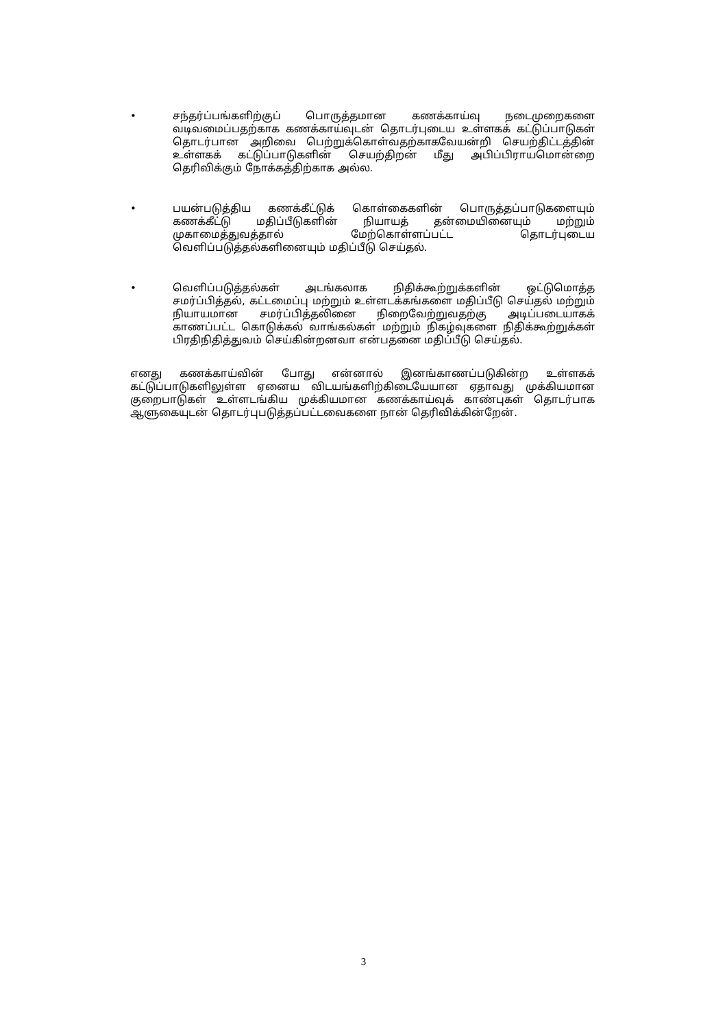• சந்தர்ப்பங்களிற்குப் பொருத்தமான கணக்காய்வு நடைமுறைகளை வடிவமைப்பதற்காக கணக்காய்வுடன் தொடர்புடைய உள்ளகக் கட்டுப்பாடுகள் தொடர்பான அறிவை பெற்றுக்கொள்வதற்காகவேயன்றி செயற்திட்டத்தின் உள்ளகக் கட்டுப்பாடுகளின் செயற்திறன் மீது அபிப்பிராயமொன்றை தெரிவிக்கும் நோக்கத்திற்காக அல்ல.
• பயன்படுத்திய கணக்கீட்டுக் கொள்கைகளின் பொருத்தப்பாடுகளையும் கணக்கீட்டு மதிப்பீடுகளின் நியாயத் தன்மையினையும் மற்றும் முகாமைத்துவத்தால் மேற்கொள்ளப்பட்ட தொடர்புடைய வெளிப்படுத்தல்களினையும் மதிப்பீடு செய்தல்.
• வெளிப்படுத்தல்கள் அடங்கலாக நிதிக்கூற்றுக்களின் ஒட்டுமொத்த சமர்ப்பித்தல், கட்டமைப்பு மற்றும் உள்ளடக்கங்களை மதிப்பீடு செய்தல் மற்றும் நியாயமான சமர்ப்பித்தலினை நிறைவேற்றுவதற்கு அடிப்படையாகக் காணப்பட்ட கொடுக்கல் வாங்கல்கள் மற்றும் நிகழ்வுகளை நிதிக்கூற்றுக்கள் பிரதிநிதித்துவம் செய்கின்றனவா என்பதனை மதிப்பீடு செய்தல்.
எனது கணக்காய்வின் போது என்னால் இனங்காணப்படுகின்ற உள்ளகக் கட்டுப்பாடுகளிலுள்ள ஏனைய விடயங்களிற்கிடையேயான ஏதாவது முக்கியமான குறைபாடுகள் உள்ளடங்கிய முக்கியமான கணக்காய்வுக் காண்புகள் தொடர்பாக ஆளுகையுடன் தொடர்புபடுத்தப்பட்டவைகளை நான் தெரிவிக்கின்றேன்.
3